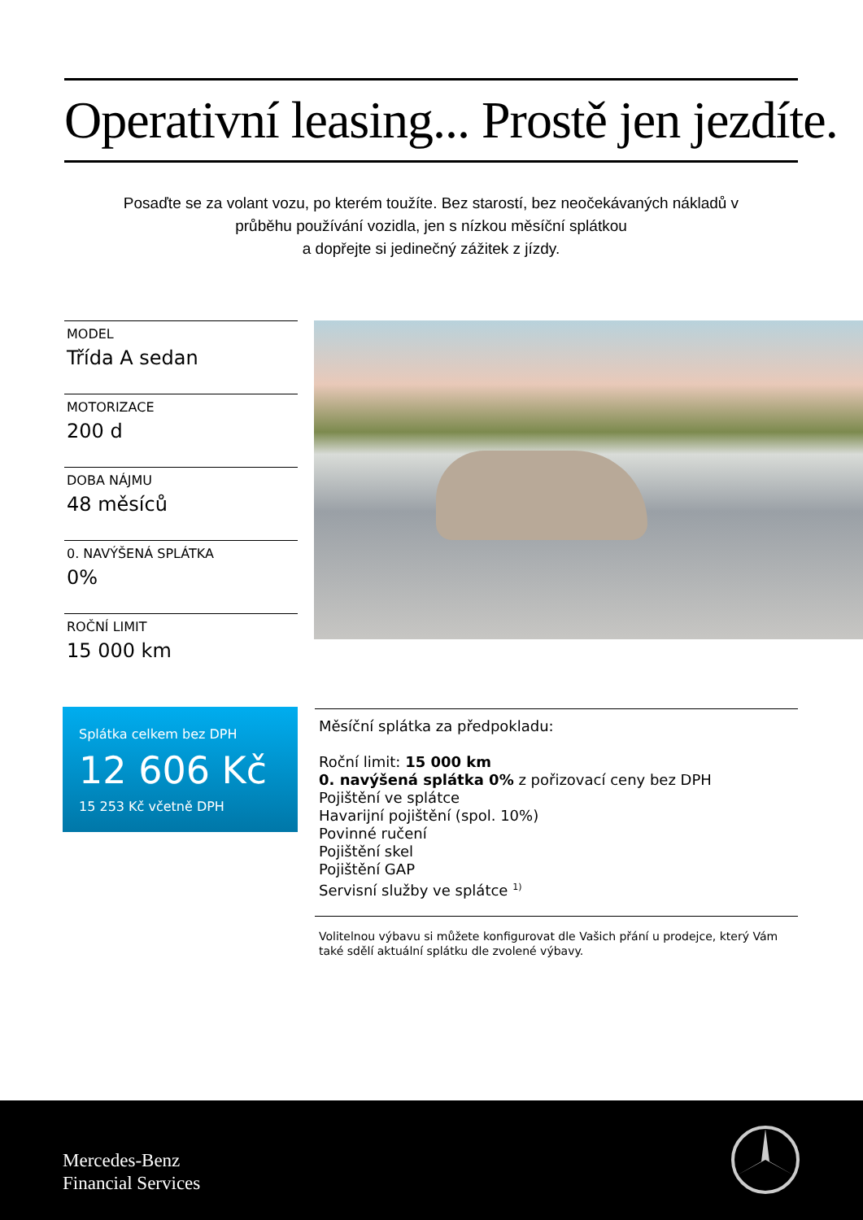Operativní leasing... Prostě jen jezdíte.
Posaďte se za volant vozu, po kterém toužíte. Bez starostí, bez neočekávaných nákladů v průběhu používání vozidla, jen s nízkou měsíční splátkou
a dopřejte si jedinečný zážitek z jízdy.
MODEL
Třída A sedan
MOTORIZACE
200 d
DOBA NÁJMU
48 měsíců
0. NAVÝŠENÁ SPLÁTKA
0%
ROČNÍ LIMIT
15 000 km
Splátka celkem bez DPH
12 606 Kč
15 253 Kč včetně DPH
Měsíční splátka za předpokladu:
Roční limit: 15 000 km
0. navýšená splátka 0% z pořizovací ceny bez DPH
Pojištění ve splátce
Havarijní pojištění (spol. 10%)
Povinné ručení
Pojištění skel
Pojištění GAP
Servisní služby ve splátce <sup>1)</sup>
Volitelnou výbavu si můžete konfigurovat dle Vašich přání u prodejce, který Vám také sdělí aktuální splátku dle zvolené výbavy.
Mercedes-Benz
Financial Services